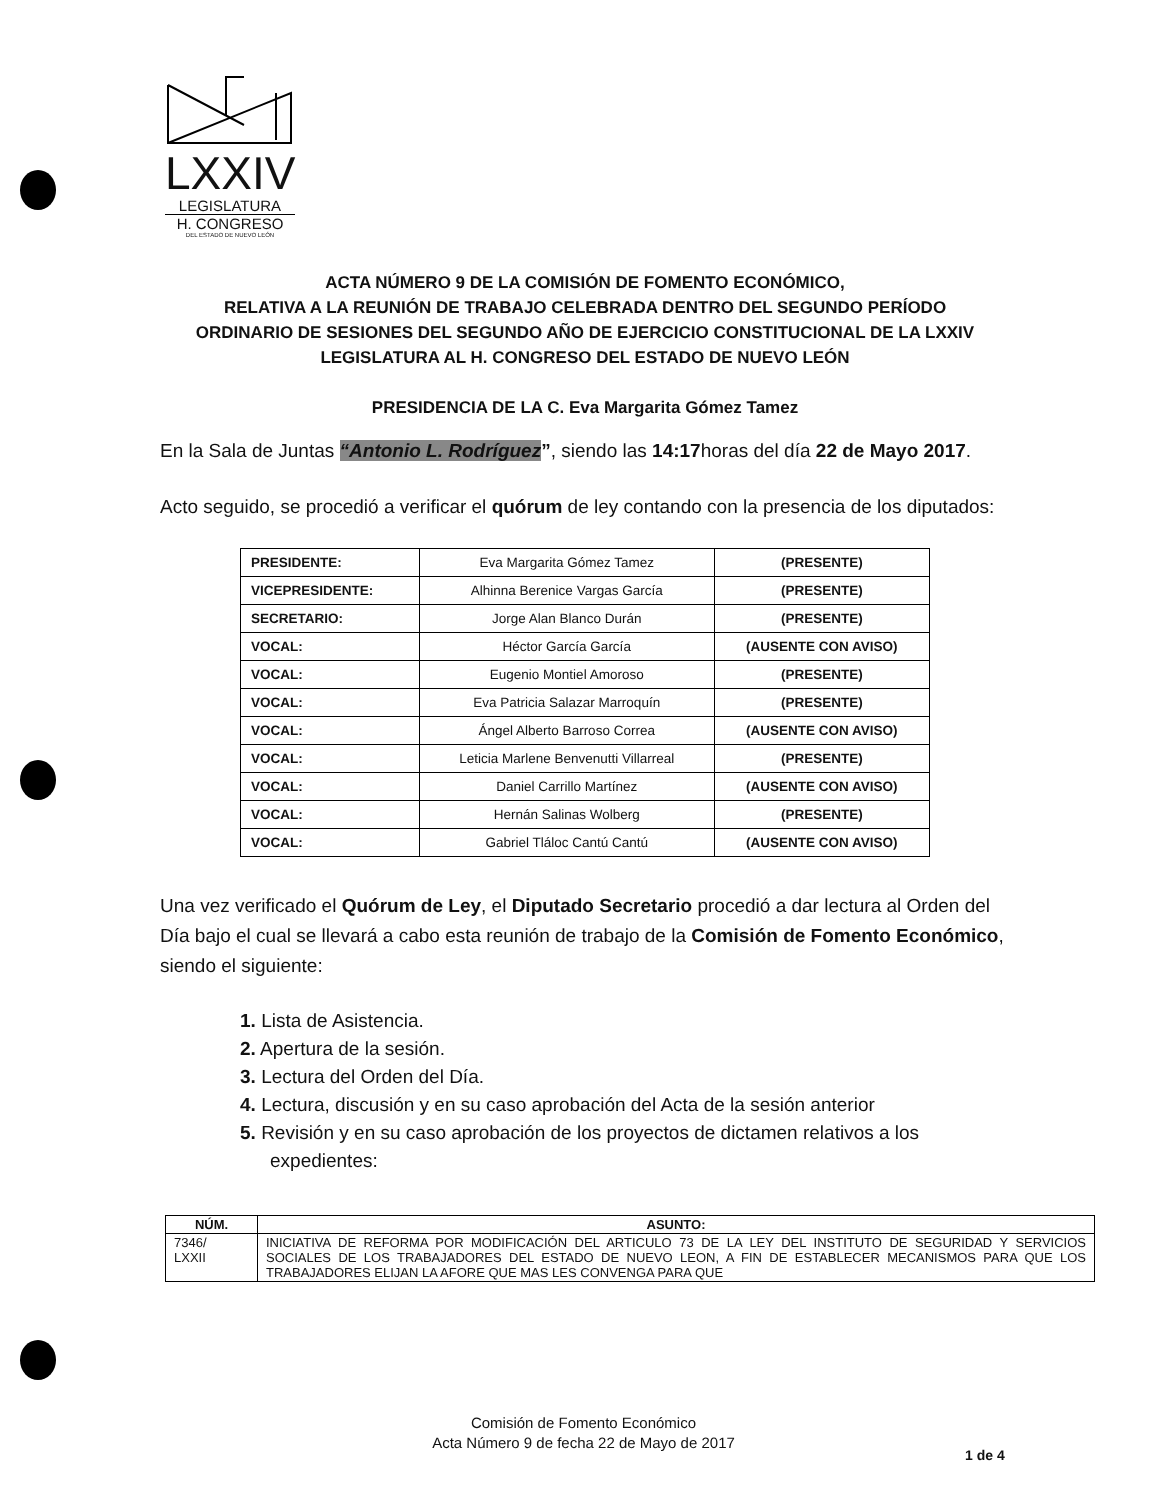LXXIV
LEGISLATURA
H. CONGRESO
DEL ESTADO DE NUEVO LEÓN
ACTA NÚMERO 9 DE LA COMISIÓN DE FOMENTO ECONÓMICO,
RELATIVA A LA REUNIÓN DE TRABAJO CELEBRADA DENTRO DEL SEGUNDO PERÍODO
ORDINARIO DE SESIONES DEL SEGUNDO AÑO DE EJERCICIO CONSTITUCIONAL DE LA LXXIV
LEGISLATURA AL H. CONGRESO DEL ESTADO DE NUEVO LEÓN
PRESIDENCIA DE LA C. Eva Margarita Gómez Tamez
En la Sala de Juntas “Antonio L. Rodríguez”, siendo las 14:17horas del día 22 de Mayo 2017.
Acto seguido, se procedió a verificar el quórum de ley contando con la presencia de los diputados:
| PRESIDENTE: | Eva Margarita Gómez Tamez | (PRESENTE) |
| VICEPRESIDENTE: | Alhinna Berenice Vargas García | (PRESENTE) |
| SECRETARIO: | Jorge Alan Blanco Durán | (PRESENTE) |
| VOCAL: | Héctor García García | (AUSENTE CON AVISO) |
| VOCAL: | Eugenio Montiel Amoroso | (PRESENTE) |
| VOCAL: | Eva Patricia Salazar Marroquín | (PRESENTE) |
| VOCAL: | Ángel Alberto Barroso Correa | (AUSENTE CON AVISO) |
| VOCAL: | Leticia Marlene Benvenutti Villarreal | (PRESENTE) |
| VOCAL: | Daniel Carrillo Martínez | (AUSENTE CON AVISO) |
| VOCAL: | Hernán Salinas Wolberg | (PRESENTE) |
| VOCAL: | Gabriel Tláloc Cantú Cantú | (AUSENTE CON AVISO) |
Una vez verificado el Quórum de Ley, el Diputado Secretario procedió a dar lectura al Orden del Día bajo el cual se llevará a cabo esta reunión de trabajo de la Comisión de Fomento Económico, siendo el siguiente:
1. Lista de Asistencia.
2. Apertura de la sesión.
3. Lectura del Orden del Día.
4. Lectura, discusión y en su caso aprobación del Acta de la sesión anterior
5. Revisión y en su caso aprobación de los proyectos de dictamen relativos a los expedientes:
| NÚM. | ASUNTO: |
| --- | --- |
| 7346/ LXXII | INICIATIVA DE REFORMA POR MODIFICACIÓN DEL ARTICULO 73 DE LA LEY DEL INSTITUTO DE SEGURIDAD Y SERVICIOS SOCIALES DE LOS TRABAJADORES DEL ESTADO DE NUEVO LEON, A FIN DE ESTABLECER MECANISMOS PARA QUE LOS TRABAJADORES ELIJAN LA AFORE QUE MAS LES CONVENGA PARA QUE |
Comisión de Fomento Económico
Acta Número 9 de fecha 22 de Mayo de 2017
1 de 4